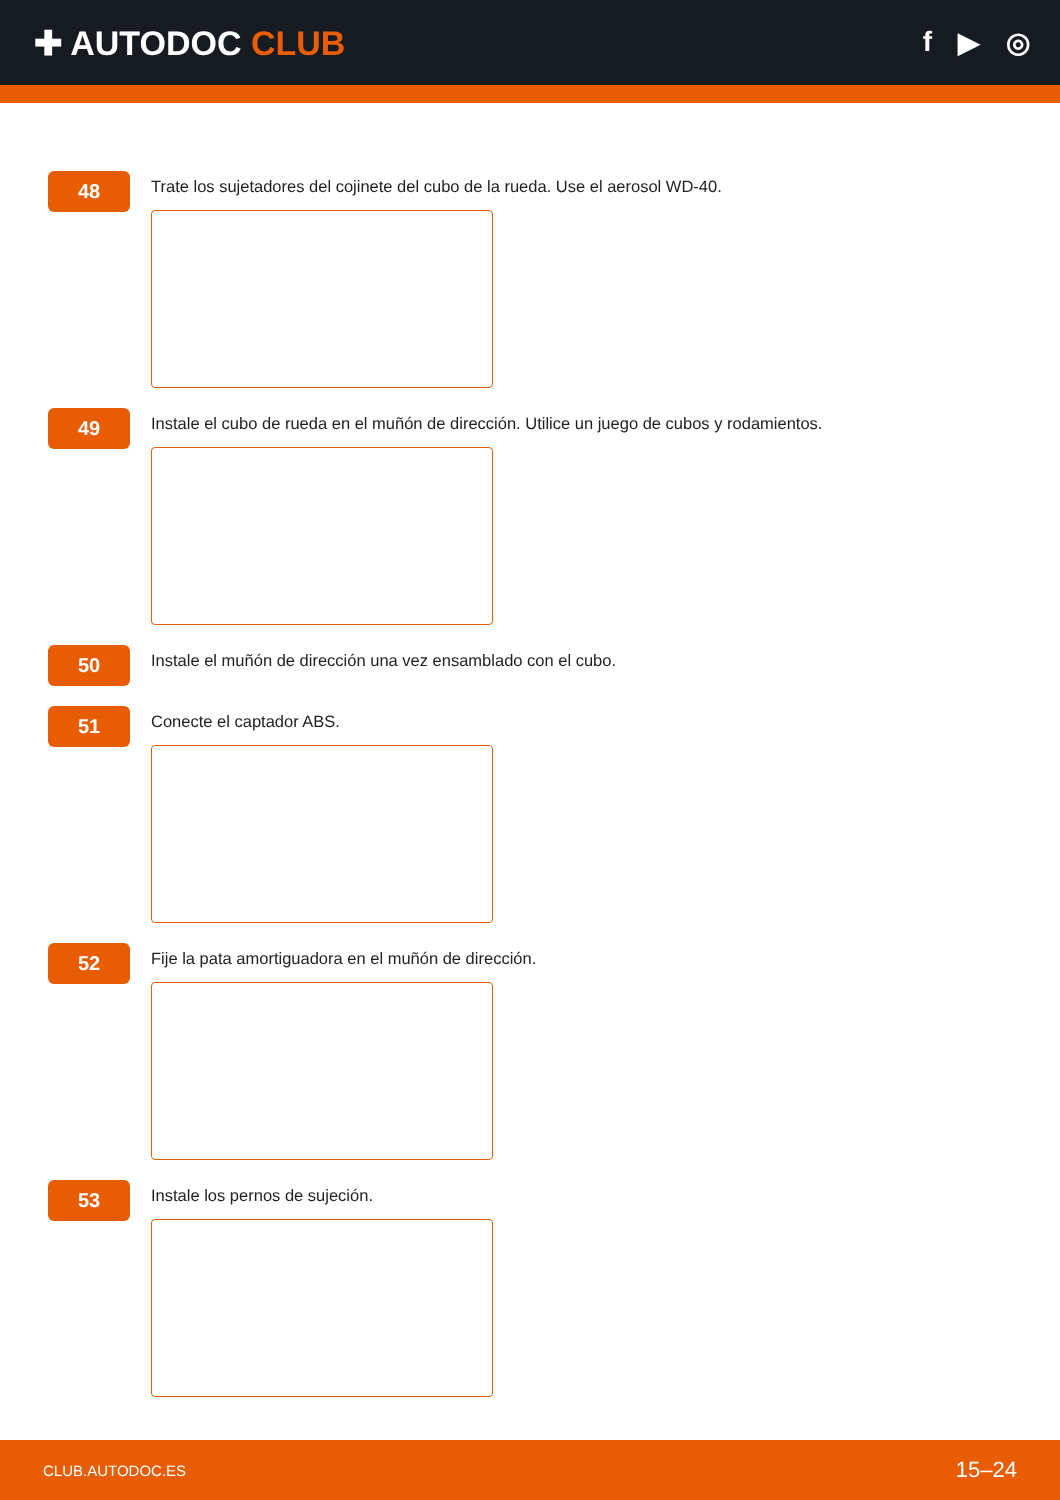✚ AUTODOC CLUB
f ▶ ◎
48
Trate los sujetadores del cojinete del cubo de la rueda. Use el aerosol WD-40.
49
Instale el cubo de rueda en el muñón de dirección. Utilice un juego de cubos y rodamientos.
50
Instale el muñón de dirección una vez ensamblado con el cubo.
51
Conecte el captador ABS.
52
Fije la pata amortiguadora en el muñón de dirección.
53
Instale los pernos de sujeción.
CLUB.AUTODOC.ES 15–24